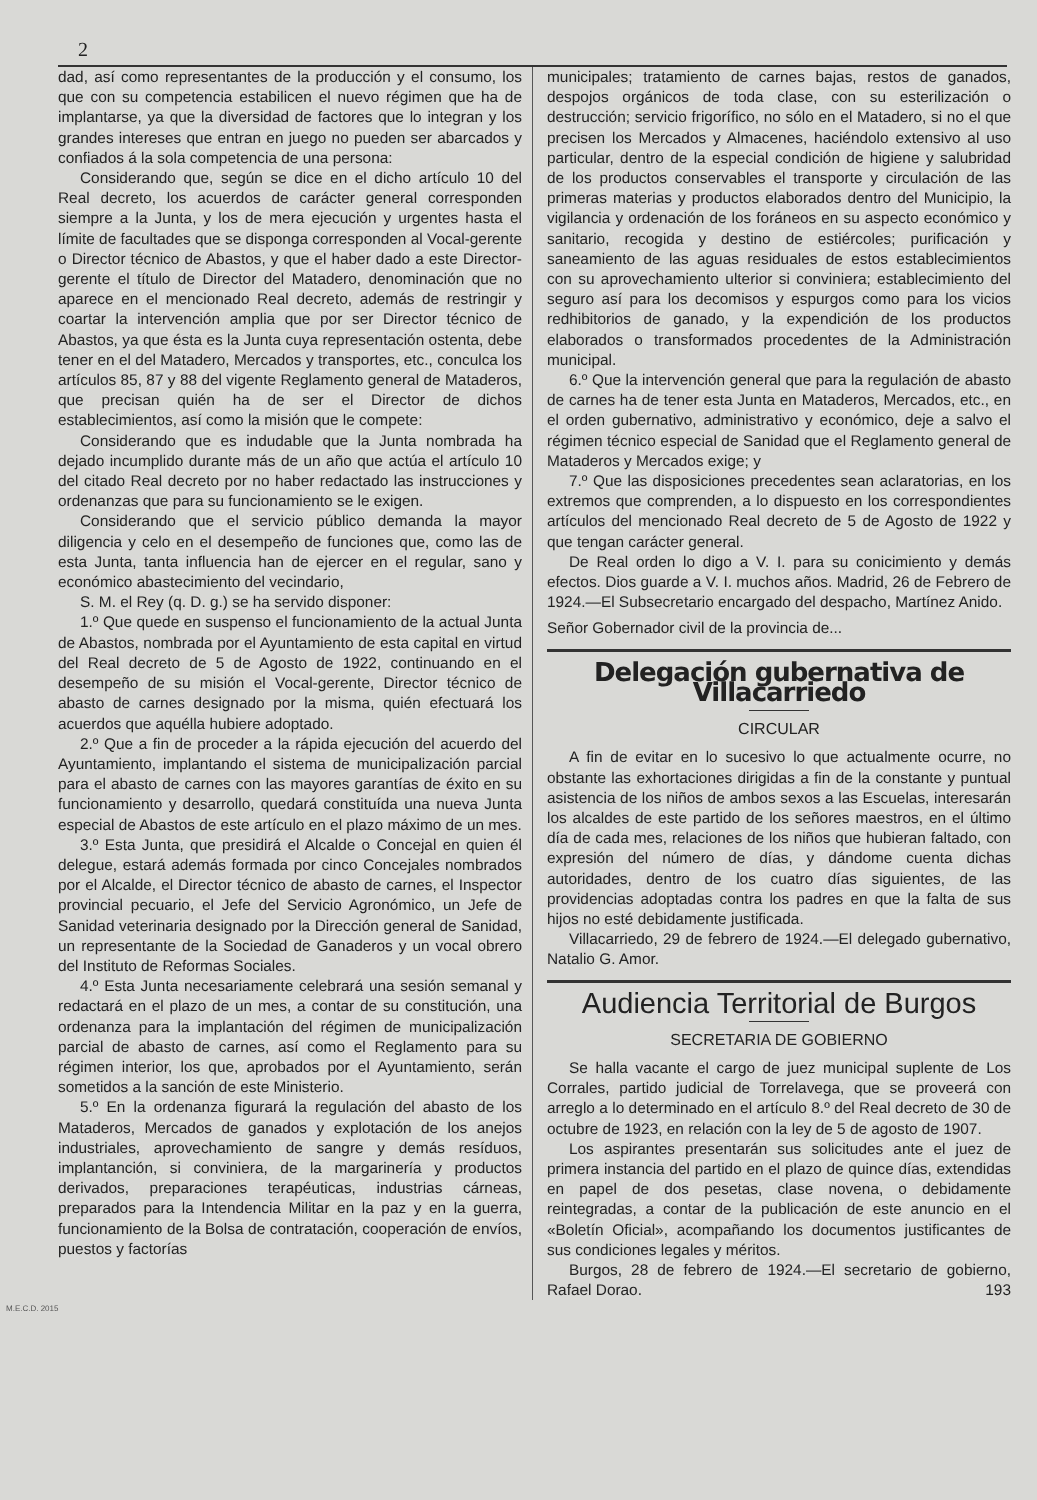2
dad, así como representantes de la producción y el consumo, los que con su competencia estabilicen el nuevo régimen que ha de implantarse, ya que la diversidad de factores que lo integran y los grandes intereses que entran en juego no pueden ser abarcados y confiados á la sola competencia de una persona:
Considerando que, según se dice en el dicho artículo 10 del Real decreto, los acuerdos de carácter general corresponden siempre a la Junta, y los de mera ejecución y urgentes hasta el límite de facultades que se disponga corresponden al Vocal-gerente o Director técnico de Abastos, y que el haber dado a este Director-gerente el título de Director del Matadero, denominación que no aparece en el mencionado Real decreto, además de restringir y coartar la intervención amplia que por ser Director técnico de Abastos, ya que ésta es la Junta cuya representación ostenta, debe tener en el del Matadero, Mercados y transportes, etc., conculca los artículos 85, 87 y 88 del vigente Reglamento general de Mataderos, que precisan quién ha de ser el Director de dichos establecimientos, así como la misión que le compete:
Considerando que es indudable que la Junta nombrada ha dejado incumplido durante más de un año que actúa el artículo 10 del citado Real decreto por no haber redactado las instrucciones y ordenanzas que para su funcionamiento se le exigen.
Considerando que el servicio público demanda la mayor diligencia y celo en el desempeño de funciones que, como las de esta Junta, tanta influencia han de ejercer en el regular, sano y económico abastecimiento del vecindario,
S. M. el Rey (q. D. g.) se ha servido disponer:
1.º Que quede en suspenso el funcionamiento de la actual Junta de Abastos, nombrada por el Ayuntamiento de esta capital en virtud del Real decreto de 5 de Agosto de 1922, continuando en el desempeño de su misión el Vocal-gerente, Director técnico de abasto de carnes designado por la misma, quién efectuará los acuerdos que aquélla hubiere adoptado.
2.º Que a fin de proceder a la rápida ejecución del acuerdo del Ayuntamiento, implantando el sistema de municipalización parcial para el abasto de carnes con las mayores garantías de éxito en su funcionamiento y desarrollo, quedará constituída una nueva Junta especial de Abastos de este artículo en el plazo máximo de un mes.
3.º Esta Junta, que presidirá el Alcalde o Concejal en quien él delegue, estará además formada por cinco Concejales nombrados por el Alcalde, el Director técnico de abasto de carnes, el Inspector provincial pecuario, el Jefe del Servicio Agronómico, un Jefe de Sanidad veterinaria designado por la Dirección general de Sanidad, un representante de la Sociedad de Ganaderos y un vocal obrero del Instituto de Reformas Sociales.
4.º Esta Junta necesariamente celebrará una sesión semanal y redactará en el plazo de un mes, a contar de su constitución, una ordenanza para la implantación del régimen de municipalización parcial de abasto de carnes, así como el Reglamento para su régimen interior, los que, aprobados por el Ayuntamiento, serán sometidos a la sanción de este Ministerio.
5.º En la ordenanza figurará la regulación del abasto de los Mataderos, Mercados de ganados y explotación de los anejos industriales, aprovechamiento de sangre y demás resíduos, implantanción, si conviniera, de la margarinería y productos derivados, preparaciones terapéuticas, industrias cárneas, preparados para la Intendencia Militar en la paz y en la guerra, funcionamiento de la Bolsa de contratación, cooperación de envíos, puestos y factorías
municipales; tratamiento de carnes bajas, restos de ganados, despojos orgánicos de toda clase, con su esterilización o destrucción; servicio frigorífico, no sólo en el Matadero, si no el que precisen los Mercados y Almacenes, haciéndolo extensivo al uso particular, dentro de la especial condición de higiene y salubridad de los productos conservables el transporte y circulación de las primeras materias y productos elaborados dentro del Municipio, la vigilancia y ordenación de los foráneos en su aspecto económico y sanitario, recogida y destino de estiércoles; purificación y saneamiento de las aguas residuales de estos establecimientos con su aprovechamiento ulterior si conviniera; establecimiento del seguro así para los decomisos y espurgos como para los vicios redhibitorios de ganado, y la expendición de los productos elaborados o transformados procedentes de la Administración municipal.
6.º Que la intervención general que para la regulación de abasto de carnes ha de tener esta Junta en Mataderos, Mercados, etc., en el orden gubernativo, administrativo y económico, deje a salvo el régimen técnico especial de Sanidad que el Reglamento general de Mataderos y Mercados exige; y
7.º Que las disposiciones precedentes sean aclaratorias, en los extremos que comprenden, a lo dispuesto en los correspondientes artículos del mencionado Real decreto de 5 de Agosto de 1922 y que tengan carácter general.
De Real orden lo digo a V. I. para su conicimiento y demás efectos. Dios guarde a V. I. muchos años. Madrid, 26 de Febrero de 1924.—El Subsecretario encargado del despacho, Martínez Anido.
Señor Gobernador civil de la provincia de...
Delegación gubernativa de Villacarriedo
CIRCULAR
A fin de evitar en lo sucesivo lo que actualmente ocurre, no obstante las exhortaciones dirigidas a fin de la constante y puntual asistencia de los niños de ambos sexos a las Escuelas, interesarán los alcaldes de este partido de los señores maestros, en el último día de cada mes, relaciones de los niños que hubieran faltado, con expresión del número de días, y dándome cuenta dichas autoridades, dentro de los cuatro días siguientes, de las providencias adoptadas contra los padres en que la falta de sus hijos no esté debidamente justificada.
Villacarriedo, 29 de febrero de 1924.—El delegado gubernativo, Natalio G. Amor.
Audiencia Territorial de Burgos
SECRETARIA DE GOBIERNO
Se halla vacante el cargo de juez municipal suplente de Los Corrales, partido judicial de Torrelavega, que se proveerá con arreglo a lo determinado en el artículo 8.º del Real decreto de 30 de octubre de 1923, en relación con la ley de 5 de agosto de 1907.
Los aspirantes presentarán sus solicitudes ante el juez de primera instancia del partido en el plazo de quince días, extendidas en papel de dos pesetas, clase novena, o debidamente reintegradas, a contar de la publicación de este anuncio en el «Boletín Oficial», acompañando los documentos justificantes de sus condiciones legales y méritos.
Burgos, 28 de febrero de 1924.—El secretario de gobierno, Rafael Dorao. 193
M.E.C.D. 2015